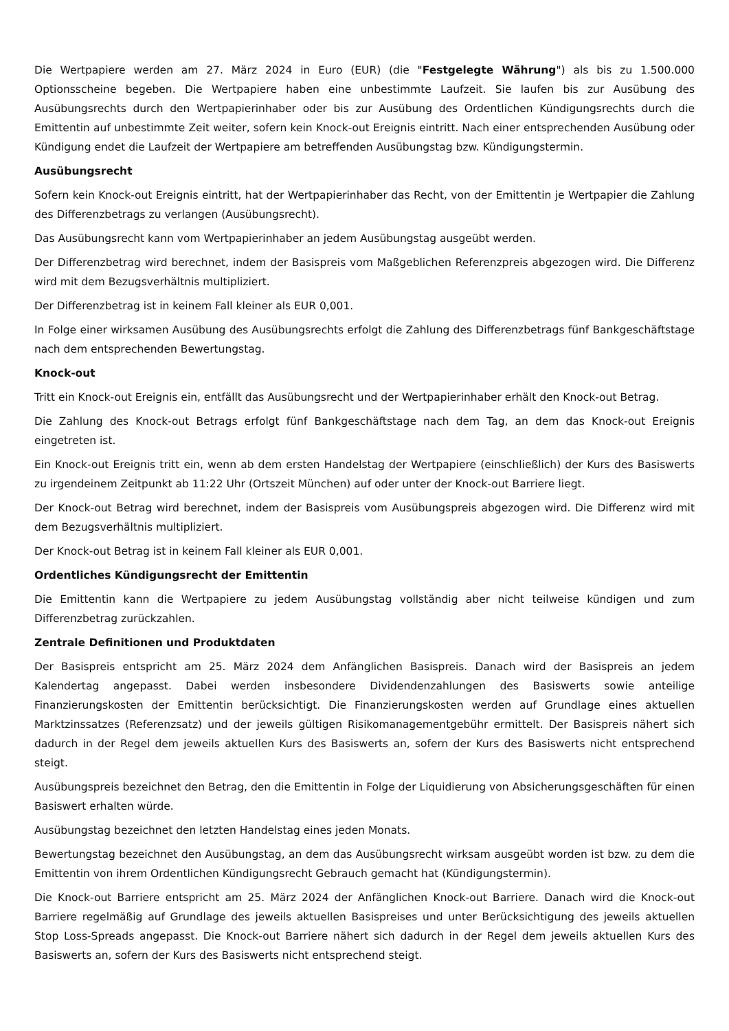Die Wertpapiere werden am 27. März 2024 in Euro (EUR) (die "Festgelegte Währung") als bis zu 1.500.000 Optionsscheine begeben. Die Wertpapiere haben eine unbestimmte Laufzeit. Sie laufen bis zur Ausübung des Ausübungsrechts durch den Wertpapierinhaber oder bis zur Ausübung des Ordentlichen Kündigungsrechts durch die Emittentin auf unbestimmte Zeit weiter, sofern kein Knock-out Ereignis eintritt. Nach einer entsprechenden Ausübung oder Kündigung endet die Laufzeit der Wertpapiere am betreffenden Ausübungstag bzw. Kündigungstermin.
Ausübungsrecht
Sofern kein Knock-out Ereignis eintritt, hat der Wertpapierinhaber das Recht, von der Emittentin je Wertpapier die Zahlung des Differenzbetrags zu verlangen (Ausübungsrecht).
Das Ausübungsrecht kann vom Wertpapierinhaber an jedem Ausübungstag ausgeübt werden.
Der Differenzbetrag wird berechnet, indem der Basispreis vom Maßgeblichen Referenzpreis abgezogen wird. Die Differenz wird mit dem Bezugsverhältnis multipliziert.
Der Differenzbetrag ist in keinem Fall kleiner als EUR 0,001.
In Folge einer wirksamen Ausübung des Ausübungsrechts erfolgt die Zahlung des Differenzbetrags fünf Bankgeschäftstage nach dem entsprechenden Bewertungstag.
Knock-out
Tritt ein Knock-out Ereignis ein, entfällt das Ausübungsrecht und der Wertpapierinhaber erhält den Knock-out Betrag.
Die Zahlung des Knock-out Betrags erfolgt fünf Bankgeschäftstage nach dem Tag, an dem das Knock-out Ereignis eingetreten ist.
Ein Knock-out Ereignis tritt ein, wenn ab dem ersten Handelstag der Wertpapiere (einschließlich) der Kurs des Basiswerts zu irgendeinem Zeitpunkt ab 11:22 Uhr (Ortszeit München) auf oder unter der Knock-out Barriere liegt.
Der Knock-out Betrag wird berechnet, indem der Basispreis vom Ausübungspreis abgezogen wird. Die Differenz wird mit dem Bezugsverhältnis multipliziert.
Der Knock-out Betrag ist in keinem Fall kleiner als EUR 0,001.
Ordentliches Kündigungsrecht der Emittentin
Die Emittentin kann die Wertpapiere zu jedem Ausübungstag vollständig aber nicht teilweise kündigen und zum Differenzbetrag zurückzahlen.
Zentrale Definitionen und Produktdaten
Der Basispreis entspricht am 25. März 2024 dem Anfänglichen Basispreis. Danach wird der Basispreis an jedem Kalendertag angepasst. Dabei werden insbesondere Dividendenzahlungen des Basiswerts sowie anteilige Finanzierungskosten der Emittentin berücksichtigt. Die Finanzierungskosten werden auf Grundlage eines aktuellen Marktzinssatzes (Referenzsatz) und der jeweils gültigen Risikomanagementgebühr ermittelt. Der Basispreis nähert sich dadurch in der Regel dem jeweils aktuellen Kurs des Basiswerts an, sofern der Kurs des Basiswerts nicht entsprechend steigt.
Ausübungspreis bezeichnet den Betrag, den die Emittentin in Folge der Liquidierung von Absicherungsgeschäften für einen Basiswert erhalten würde.
Ausübungstag bezeichnet den letzten Handelstag eines jeden Monats.
Bewertungstag bezeichnet den Ausübungstag, an dem das Ausübungsrecht wirksam ausgeübt worden ist bzw. zu dem die Emittentin von ihrem Ordentlichen Kündigungsrecht Gebrauch gemacht hat (Kündigungstermin).
Die Knock-out Barriere entspricht am 25. März 2024 der Anfänglichen Knock-out Barriere. Danach wird die Knock-out Barriere regelmäßig auf Grundlage des jeweils aktuellen Basispreises und unter Berücksichtigung des jeweils aktuellen Stop Loss-Spreads angepasst. Die Knock-out Barriere nähert sich dadurch in der Regel dem jeweils aktuellen Kurs des Basiswerts an, sofern der Kurs des Basiswerts nicht entsprechend steigt.